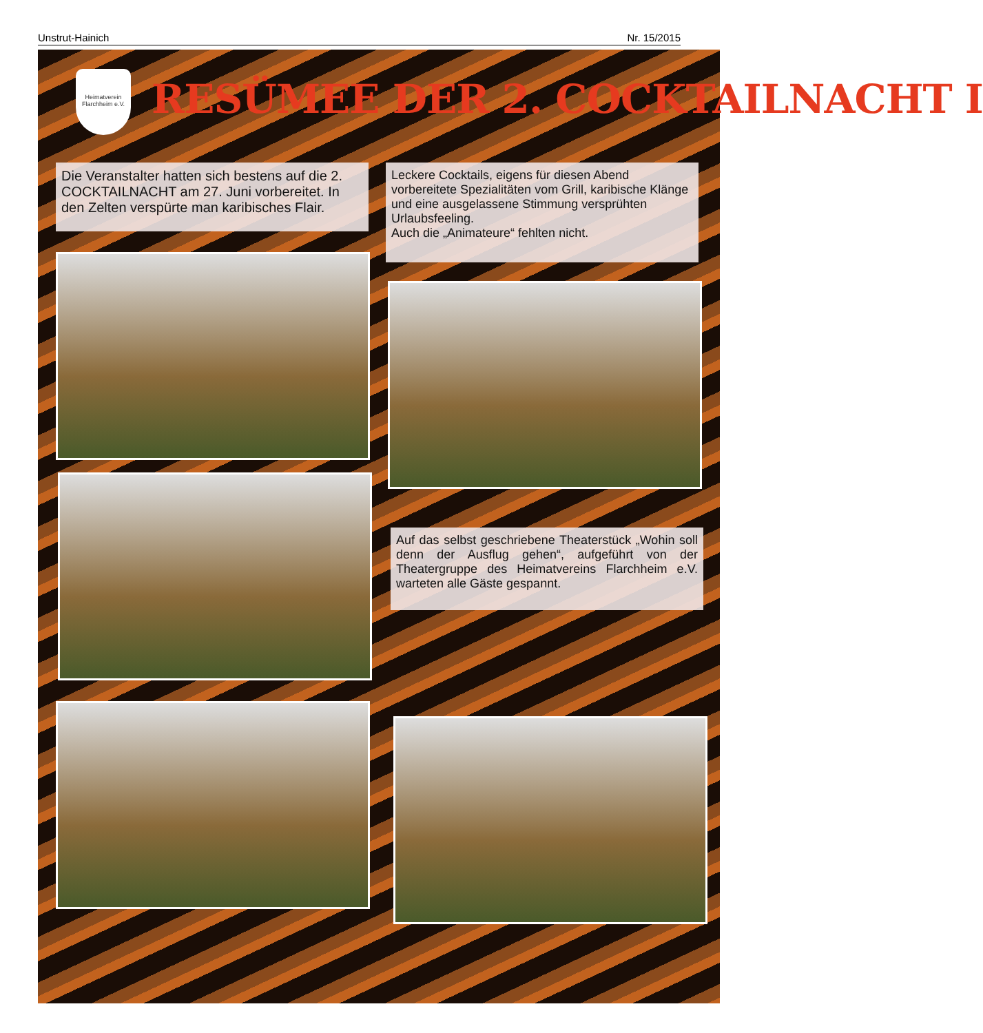Unstrut-Hainich Nr. 15/2015
Heimatverein Flarchheim e.V.
RESÜMEE DER 2. COCKTAILNACHT I
Die Veranstalter hatten sich bestens auf die 2. COCKTAILNACHT am 27. Juni vorbereitet. In den Zelten verspürte man karibisches Flair.
Leckere Cocktails, eigens für diesen Abend vorbereitete Spezialitäten vom Grill, karibische Klänge und eine ausgelassene Stimmung versprühten Urlaubsfeeling.
Auch die „Animateure“ fehlten nicht.
Auf das selbst geschriebene Theaterstück „Wohin soll denn der Ausflug gehen“, aufgeführt von der Theatergruppe des Heimatvereins Flarchheim e.V. warteten alle Gäste gespannt.